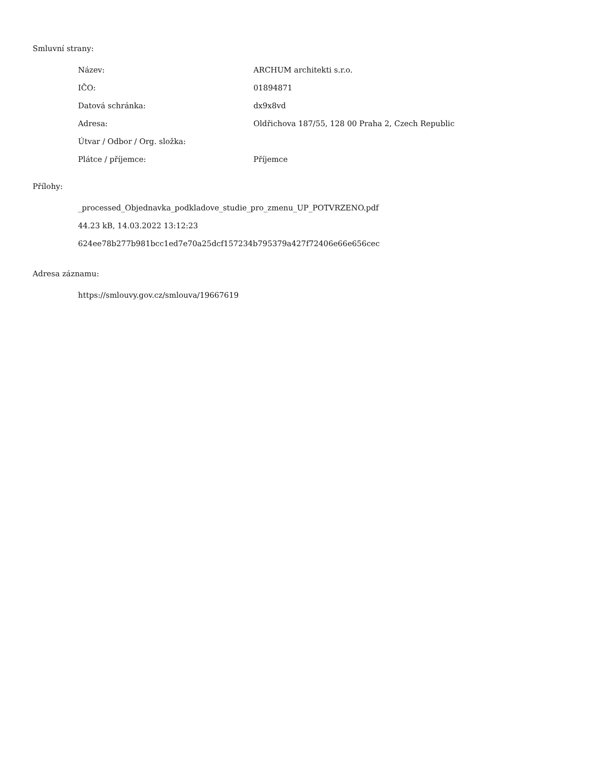Smluvní strany:
| Název: | ARCHUM architekti s.r.o. |
| IČO: | 01894871 |
| Datová schránka: | dx9x8vd |
| Adresa: | Oldřichova 187/55, 128 00 Praha 2, Czech Republic |
| Útvar / Odbor / Org. složka: | |
| Plátce / příjemce: | Příjemce |
Přílohy:
_processed_Objednavka_podkladove_studie_pro_zmenu_UP_POTVRZENO.pdf
44.23 kB, 14.03.2022 13:12:23
624ee78b277b981bcc1ed7e70a25dcf157234b795379a427f72406e66e656cec
Adresa záznamu:
https://smlouvy.gov.cz/smlouva/19667619